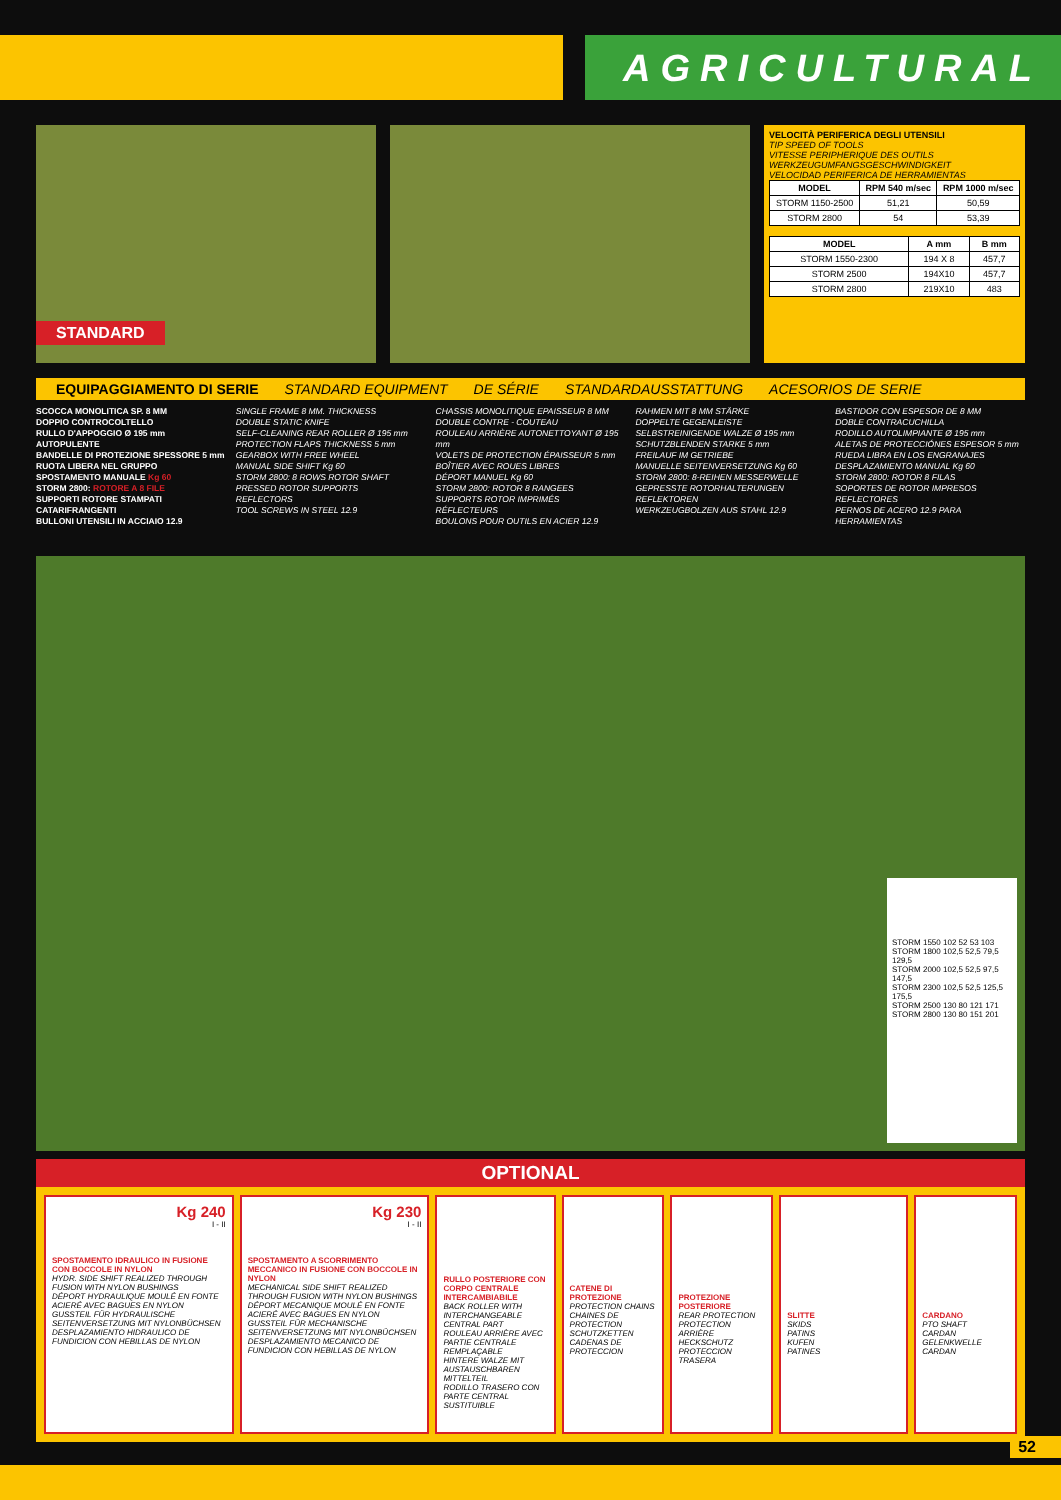AGRICULTURAL
STANDARD
VELOCITÀ PERIFERICA DEGLI UTENSILI
TIP SPEED OF TOOLS
VITESSE PERIPHERIQUE DES OUTILS
WERKZEUGUMFANGSGESCHWINDIGKEIT
VELOCIDAD PERIFERICA DE HERRAMIENTAS
| MODEL | RPM 540 m/sec | RPM 1000 m/sec |
| --- | --- | --- |
| STORM 1150-2500 | 51,21 | 50,59 |
| STORM 2800 | 54 | 53,39 |
| MODEL | A mm | B mm |
| --- | --- | --- |
| STORM 1550-2300 | 194 X 8 | 457,7 |
| STORM 2500 | 194X10 | 457,7 |
| STORM 2800 | 219X10 | 483 |
EQUIPAGGIAMENTO DI SERIE STANDARD EQUIPMENT DE SÉRIE STANDARDAUSSTATTUNG ACESORIOS DE SERIE
SCOCCA MONOLITICA SP. 8 MM
DOPPIO CONTROCOLTELLO
RULLO D'APPOGGIO Ø 195 mm AUTOPULENTE
BANDELLE DI PROTEZIONE SPESSORE 5 mm
RUOTA LIBERA NEL GRUPPO
SPOSTAMENTO MANUALE Kg 60
STORM 2800: ROTORE A 8 FILE
SUPPORTI ROTORE STAMPATI
CATARIFRANGENTI
BULLONI UTENSILI IN ACCIAIO 12.9
SINGLE FRAME 8 MM. THICKNESS
DOUBLE STATIC KNIFE
SELF-CLEANING REAR ROLLER Ø 195 mm
PROTECTION FLAPS THICKNESS 5 mm
GEARBOX WITH FREE WHEEL
MANUAL SIDE SHIFT Kg 60
STORM 2800: 8 ROWS ROTOR SHAFT
PRESSED ROTOR SUPPORTS
REFLECTORS
TOOL SCREWS IN STEEL 12.9
CHASSIS MONOLITIQUE EPAISSEUR 8 MM
DOUBLE CONTRE - COUTEAU
ROULEAU ARRIÈRE AUTONETTOYANT Ø 195 mm
VOLETS DE PROTECTION ÉPAISSEUR 5 mm
BOÎTIER AVEC ROUES LIBRES
DÉPORT MANUEL Kg 60
STORM 2800: ROTOR 8 RANGEES
SUPPORTS ROTOR IMPRIMÉS
RÉFLECTEURS
BOULONS POUR OUTILS EN ACIER 12.9
RAHMEN MIT 8 MM STÄRKE
DOPPELTE GEGENLEISTE
SELBSTREINIGENDE WALZE Ø 195 mm
SCHUTZBLENDEN STARKE 5 mm
FREILAUF IM GETRIEBE
MANUELLE SEITENVERSETZUNG Kg 60
STORM 2800: 8-REIHEN MESSERWELLE
GEPRESSTE ROTORHALTERUNGEN
REFLEKTOREN
WERKZEUGBOLZEN AUS STAHL 12.9
BASTIDOR CON ESPESOR DE 8 MM
DOBLE CONTRACUCHILLA
RODILLO AUTOLIMPIANTE Ø 195 mm
ALETAS DE PROTECCIÓNES ESPESOR 5 mm
RUEDA LIBRA EN LOS ENGRANAJES
DESPLAZAMIENTO MANUAL Kg 60
STORM 2800: ROTOR 8 FILAS
SOPORTES DE ROTOR IMPRESOS
REFLECTORES
PERNOS DE ACERO 12.9 PARA HERRAMIENTAS
STORM 1550 102 52 53 103
STORM 1800 102,5 52,5 79,5 129,5
STORM 2000 102,5 52,5 97,5 147,5
STORM 2300 102,5 52,5 125,5 175,5
STORM 2500 130 80 121 171
STORM 2800 130 80 151 201
OPTIONAL
Kg 240
I - II
SPOSTAMENTO IDRAULICO IN FUSIONE CON BOCCOLE IN NYLON
HYDR. SIDE SHIFT REALIZED THROUGH FUSION WITH NYLON BUSHINGS
DÉPORT HYDRAULIQUE MOULÉ EN FONTE ACIERÉ AVEC BAGUES EN NYLON
GUSSTEIL FÜR HYDRAULISCHE SEITENVERSETZUNG MIT NYLONBÜCHSEN
DESPLAZAMIENTO HIDRAULICO DE FUNDICION CON HEBILLAS DE NYLON
Kg 230
I - II
SPOSTAMENTO A SCORRIMENTO MECCANICO IN FUSIONE CON BOCCOLE IN NYLON
MECHANICAL SIDE SHIFT REALIZED THROUGH FUSION WITH NYLON BUSHINGS
DÉPORT MECANIQUE MOULÉ EN FONTE ACIERÉ AVEC BAGUES EN NYLON
GUSSTEIL FÜR MECHANISCHE SEITENVERSETZUNG MIT NYLONBÜCHSEN
DESPLAZAMIENTO MECANICO DE FUNDICION CON HEBILLAS DE NYLON
RULLO POSTERIORE CON CORPO CENTRALE INTERCAMBIABILE
BACK ROLLER WITH INTERCHANGEABLE CENTRAL PART
ROULEAU ARRIÈRE AVEC PARTIE CENTRALE REMPLAÇABLE
HINTERE WALZE MIT AUSTAUSCHBAREN MITTELTEIL
RODILLO TRASERO CON PARTE CENTRAL SUSTITUIBLE
CATENE DI PROTEZIONE
PROTECTION CHAINS
CHAINES DE PROTECTION
SCHUTZKETTEN
CADENAS DE PROTECCION
PROTEZIONE POSTERIORE
REAR PROTECTION
PROTECTION ARRIÈRE
HECKSCHUTZ
PROTECCION TRASERA
SLITTE
SKIDS
PATINS
KUFEN
PATINES
CARDANO
PTO SHAFT
CARDAN
GELENKWELLE
CARDAN
52